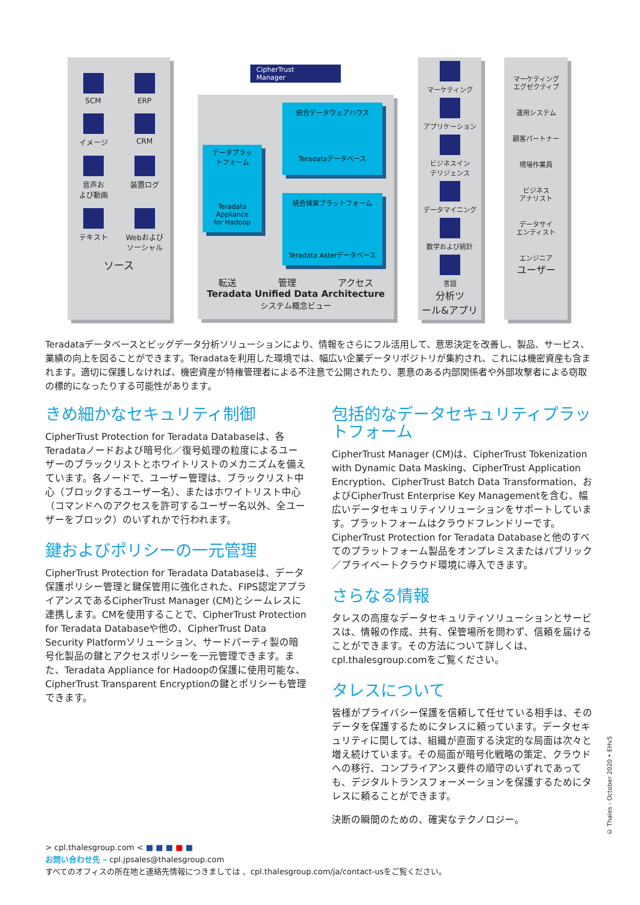SCM
ERP
イメージ
CRM
音声お
よび動画
装置ログ
テキスト
Webおよび
ソーシャル
ソース
CipherTrust
Manager
転送 管理 アクセス
Teradata Unified Data Architecture
システム概念ビュー
統合データウェアハウス
Teradataデータベース
データプラッ
トフォーム
Teradata
Appliance
for Hadoop
統合検索プラットフォーム
Teradata Asterデータベース
マーケティング
アプリケーション
ビジネスイン
テリジェンス
データマイニング
数学および統計
言語
分析ツ
ール&アプリ
マーケティング
エグゼクティブ
運用システム
顧客パートナー
現場作業員
ビジネス
アナリスト
データサイ
エンティスト
エンジニア
ユーザー
Teradataデータベースとビッグデータ分析ソリューションにより、情報をさらにフル活用して、意思決定を改善し、製品、サービス、業績の向上を図ることができます。Teradataを利用した環境では、幅広い企業データリポジトリが集約され、これには機密資産も含まれます。適切に保護しなければ、機密資産が特権管理者による不注意で公開されたり、悪意のある内部関係者や外部攻撃者による窃取の標的になったりする可能性があります。
きめ細かなセキュリティ制御
CipherTrust Protection for Teradata Databaseは、各Teradataノードおよび暗号化／復号処理の粒度によるユーザーのブラックリストとホワイトリストのメカニズムを備えています。各ノードで、ユーザー管理は、ブラックリスト中心（ブロックするユーザー名）、またはホワイトリスト中心（コマンドへのアクセスを許可するユーザー名以外、全ユーザーをブロック）のいずれかで行われます。
鍵およびポリシーの一元管理
CipherTrust Protection for Teradata Databaseは、データ保護ポリシー管理と鍵保管用に強化された、FIPS認定アプライアンスであるCipherTrust Manager (CM)とシームレスに連携します。CMを使用することで、CipherTrust Protection for Teradata Databaseや他の、CipherTrust Data Security Platformソリューション、サードパーティ製の暗号化製品の鍵とアクセスポリシーを一元管理できます。また、Teradata Appliance for Hadoopの保護に使用可能な、CipherTrust Transparent Encryptionの鍵とポリシーも管理できます。
包括的なデータセキュリティプラットフォーム
CipherTrust Manager (CM)は、CipherTrust Tokenization with Dynamic Data Masking、CipherTrust Application Encryption、CipherTrust Batch Data Transformation、およびCipherTrust Enterprise Key Managementを含む、幅広いデータセキュリティソリューションをサポートしています。プラットフォームはクラウドフレンドリーです。CipherTrust Protection for Teradata Databaseと他のすべてのプラットフォーム製品をオンプレミスまたはパブリック／プライベートクラウド環境に導入できます。
さらなる情報
タレスの高度なデータセキュリティソリューションとサービスは、情報の作成、共有、保管場所を問わず、信頼を届けることができます。その方法について詳しくは、cpl.thalesgroup.comをご覧ください。
タレスについて
皆様がプライバシー保護を信頼して任せている相手は、そのデータを保護するためにタレスに頼っています。データセキュリティに関しては、組織が直面する決定的な局面は次々と増え続けています。その局面が暗号化戦略の策定、クラウドへの移行、コンプライアンス要件の順守のいずれであっても、デジタルトランスフォーメーションを保護するためにタレスに頼ることができます。
決断の瞬間のための、確実なテクノロジー。
> cpl.thalesgroup.com < ■ ■ ■ ■ ■
お問い合わせ先 – cpl.jpsales@thalesgroup.com
すべてのオフィスの所在地と連絡先情報につきましては 、cpl.thalesgroup.com/ja/contact-usをご覧ください。
© Thales - October 2020 • EHv5